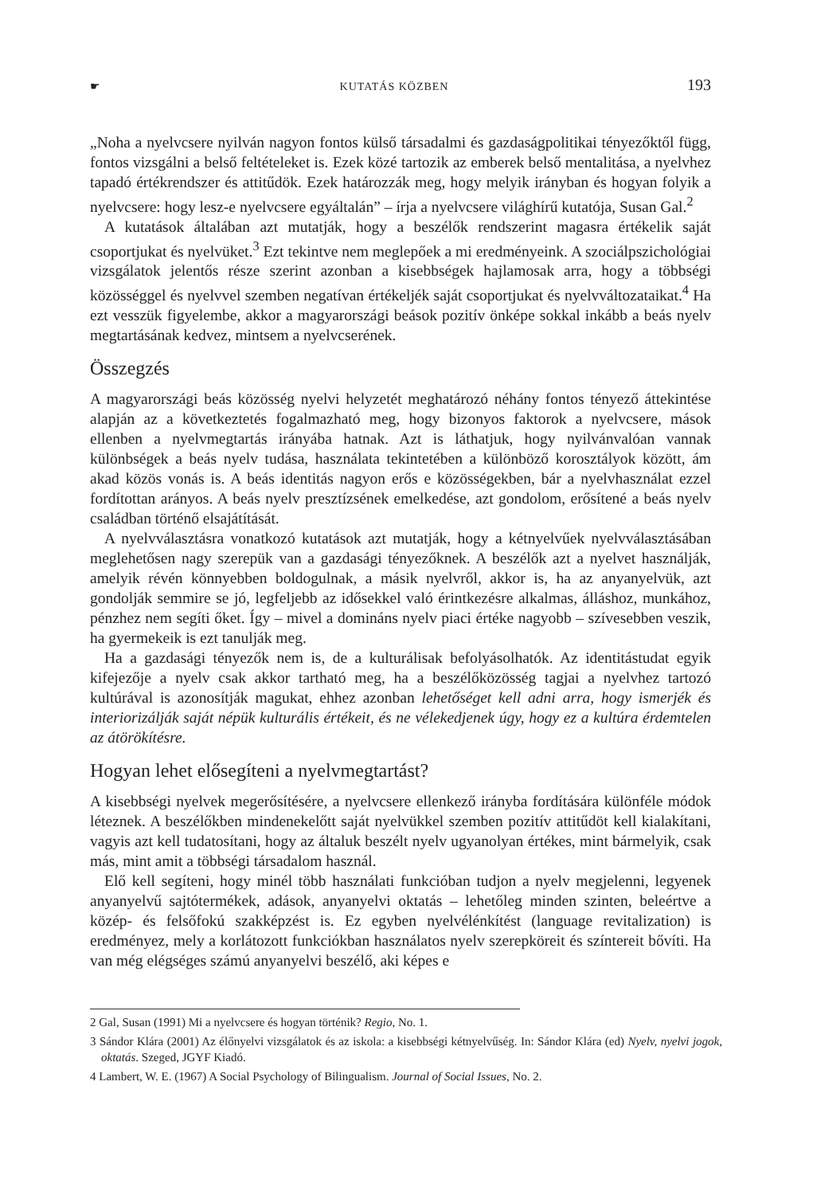☛ KUTATÁS KÖZBEN 193
„Noha a nyelvcsere nyilván nagyon fontos külső társadalmi és gazdaságpolitikai tényezőktől függ, fontos vizsgálni a belső feltételeket is. Ezek közé tartozik az emberek belső mentalitása, a nyelvhez tapadó értékrendszer és attitűdök. Ezek határozzák meg, hogy melyik irányban és hogyan folyik a nyelvcsere: hogy lesz-e nyelvcsere egyáltalán” – írja a nyelvcsere világhírű kutatója, Susan Gal.<sup>2</sup>
A kutatások általában azt mutatják, hogy a beszélők rendszerint magasra értékelik saját csoportjukat és nyelvüket.<sup>3</sup> Ezt tekintve nem meglepőek a mi eredményeink. A szociálpszichológiai vizsgálatok jelentős része szerint azonban a kisebbségek hajlamosak arra, hogy a többségi közösséggel és nyelvvel szemben negatívan értékeljék saját csoportjukat és nyelvváltozataikat.<sup>4</sup> Ha ezt vesszük figyelembe, akkor a magyarországi beások pozitív önképe sokkal inkább a beás nyelv megtartásának kedvez, mintsem a nyelvcserének.
Összegzés
A magyarországi beás közösség nyelvi helyzetét meghatározó néhány fontos tényező áttekintése alapján az a következtetés fogalmazható meg, hogy bizonyos faktorok a nyelvcsere, mások ellenben a nyelvmegtartás irányába hatnak. Azt is láthatjuk, hogy nyilvánvalóan vannak különbségek a beás nyelv tudása, használata tekintetében a különböző korosztályok között, ám akad közös vonás is. A beás identitás nagyon erős e közösségekben, bár a nyelvhasználat ezzel fordítottan arányos. A beás nyelv presztízsének emelkedése, azt gondolom, erősítené a beás nyelv családban történő elsajátítását.
A nyelvválasztásra vonatkozó kutatások azt mutatják, hogy a kétnyelvűek nyelvválasztásában meglehetősen nagy szerepük van a gazdasági tényezőknek. A beszélők azt a nyelvet használják, amelyik révén könnyebben boldogulnak, a másik nyelvről, akkor is, ha az anyanyelvük, azt gondolják semmire se jó, legfeljebb az idősekkel való érintkezésre alkalmas, álláshoz, munkához, pénzhez nem segíti őket. Így – mivel a domináns nyelv piaci értéke nagyobb – szívesebben veszik, ha gyermekeik is ezt tanulják meg.
Ha a gazdasági tényezők nem is, de a kulturálisak befolyásolhatók. Az identitástudat egyik kifejezője a nyelv csak akkor tartható meg, ha a beszélőközösség tagjai a nyelvhez tartozó kultúrával is azonosítják magukat, ehhez azonban lehetőséget kell adni arra, hogy ismerjék és interiorizálják saját népük kulturális értékeit, és ne vélekedjenek úgy, hogy ez a kultúra érdemtelen az átörökítésre.
Hogyan lehet elősegíteni a nyelvmegtartást?
A kisebbségi nyelvek megerősítésére, a nyelvcsere ellenkező irányba fordítására különféle módok léteznek. A beszélőkben mindenekelőtt saját nyelvükkel szemben pozitív attitűdöt kell kialakítani, vagyis azt kell tudatosítani, hogy az általuk beszélt nyelv ugyanolyan értékes, mint bármelyik, csak más, mint amit a többségi társadalom használ.
Elő kell segíteni, hogy minél több használati funkcióban tudjon a nyelv megjelenni, legyenek anyanyelvű sajtótermékek, adások, anyanyelvi oktatás – lehetőleg minden szinten, beleértve a közép- és felsőfokú szakképzést is. Ez egyben nyelvélénkítést (language revitalization) is eredményez, mely a korlátozott funkciókban használatos nyelv szerepköreit és színtereit bővíti. Ha van még elégséges számú anyanyelvi beszélő, aki képes e
2 Gal, Susan (1991) Mi a nyelvcsere és hogyan történik? Regio, No. 1.
3 Sándor Klára (2001) Az élőnyelvi vizsgálatok és az iskola: a kisebbségi kétnyelvűség. In: Sándor Klára (ed) Nyelv, nyelvi jogok, oktatás. Szeged, JGYF Kiadó.
4 Lambert, W. E. (1967) A Social Psychology of Bilingualism. Journal of Social Issues, No. 2.